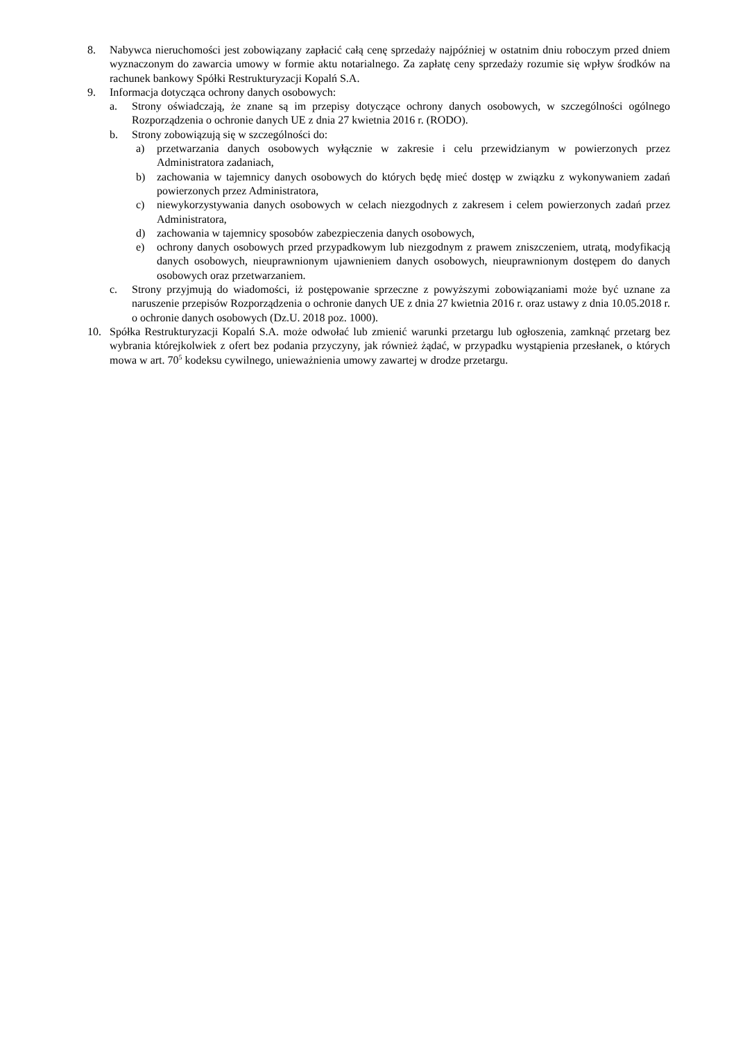8. Nabywca nieruchomości jest zobowiązany zapłacić całą cenę sprzedaży najpóźniej w ostatnim dniu roboczym przed dniem wyznaczonym do zawarcia umowy w formie aktu notarialnego. Za zapłatę ceny sprzedaży rozumie się wpływ środków na rachunek bankowy Spółki Restrukturyzacji Kopalń S.A.
9. Informacja dotycząca ochrony danych osobowych:
a. Strony oświadczają, że znane są im przepisy dotyczące ochrony danych osobowych, w szczególności ogólnego Rozporządzenia o ochronie danych UE z dnia 27 kwietnia 2016 r. (RODO).
b. Strony zobowiązują się w szczególności do:
a) przetwarzania danych osobowych wyłącznie w zakresie i celu przewidzianym w powierzonych przez Administratora zadaniach,
b) zachowania w tajemnicy danych osobowych do których będę mieć dostęp w związku z wykonywaniem zadań powierzonych przez Administratora,
c) niewykorzystywania danych osobowych w celach niezgodnych z zakresem i celem powierzonych zadań przez Administratora,
d) zachowania w tajemnicy sposobów zabezpieczenia danych osobowych,
e) ochrony danych osobowych przed przypadkowym lub niezgodnym z prawem zniszczeniem, utratą, modyfikacją danych osobowych, nieuprawnionym ujawnieniem danych osobowych, nieuprawnionym dostępem do danych osobowych oraz przetwarzaniem.
c. Strony przyjmują do wiadomości, iż postępowanie sprzeczne z powyższymi zobowiązaniami może być uznane za naruszenie przepisów Rozporządzenia o ochronie danych UE z dnia 27 kwietnia 2016 r. oraz ustawy z dnia 10.05.2018 r. o ochronie danych osobowych (Dz.U. 2018 poz. 1000).
10. Spółka Restrukturyzacji Kopalń S.A. może odwołać lub zmienić warunki przetargu lub ogłoszenia, zamknąć przetarg bez wybrania którejkolwiek z ofert bez podania przyczyny, jak również żądać, w przypadku wystąpienia przesłanek, o których mowa w art. 70<sup>5</sup> kodeksu cywilnego, unieważnienia umowy zawartej w drodze przetargu.